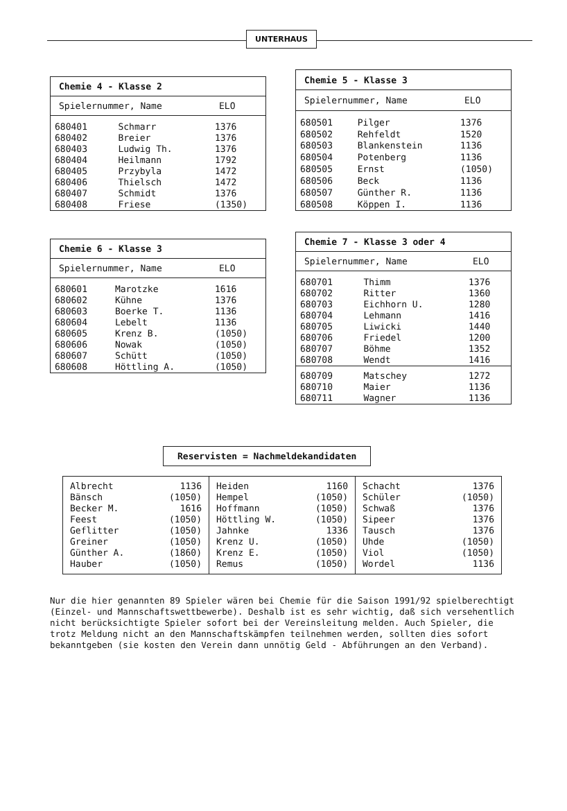UNTERHAUS
| Chemie 4 - Klasse 2 | | |
| --- | --- | --- |
| Spielernummer, Name | | ELO |
| 680401 | Schmarr | 1376 |
| 680402 | Breier | 1376 |
| 680403 | Ludwig Th. | 1376 |
| 680404 | Heilmann | 1792 |
| 680405 | Przybyla | 1472 |
| 680406 | Thielsch | 1472 |
| 680407 | Schmidt | 1376 |
| 680408 | Friese | (1350) |
| Chemie 5 - Klasse 3 | | |
| --- | --- | --- |
| Spielernummer, Name | | ELO |
| 680501 | Pilger | 1376 |
| 680502 | Rehfeldt | 1520 |
| 680503 | Blankenstein | 1136 |
| 680504 | Potenberg | 1136 |
| 680505 | Ernst | (1050) |
| 680506 | Beck | 1136 |
| 680507 | Günther R. | 1136 |
| 680508 | Köppen I. | 1136 |
| Chemie 6 - Klasse 3 | | |
| --- | --- | --- |
| Spielernummer, Name | | ELO |
| 680601 | Marotzke | 1616 |
| 680602 | Kühne | 1376 |
| 680603 | Boerke T. | 1136 |
| 680604 | Lebelt | 1136 |
| 680605 | Krenz B. | (1050) |
| 680606 | Nowak | (1050) |
| 680607 | Schütt | (1050) |
| 680608 | Höttling A. | (1050) |
| Chemie 7 - Klasse 3 oder 4 | | |
| --- | --- | --- |
| Spielernummer, Name | | ELO |
| 680701 | Thimm | 1376 |
| 680702 | Ritter | 1360 |
| 680703 | Eichhorn U. | 1280 |
| 680704 | Lehmann | 1416 |
| 680705 | Liwicki | 1440 |
| 680706 | Friedel | 1200 |
| 680707 | Böhme | 1352 |
| 680708 | Wendt | 1416 |
| 680709 | Matschey | 1272 |
| 680710 | Maier | 1136 |
| 680711 | Wagner | 1136 |
Reservisten = Nachmeldekandidaten
| Albrecht 1136 Bänsch (1050) Becker M. 1616 Feest (1050) Geflitter (1050) Greiner (1050) Günther A. (1860) Hauber (1050) | Heiden 1160 Hempel (1050) Hoffmann (1050) Höttling W. (1050) Jahnke 1336 Krenz U. (1050) Krenz E. (1050) Remus (1050) | Schacht 1376 Schüler (1050) Schwaß 1376 Sipeer 1376 Tausch 1376 Uhde (1050) Viol (1050) Wordel 1136 |
Nur die hier genannten 89 Spieler wären bei Chemie für die Saison 1991/92 spielberechtigt (Einzel- und Mannschaftswettbewerbe). Deshalb ist es sehr wichtig, daß sich versehentlich nicht berücksichtigte Spieler sofort bei der Vereinsleitung melden. Auch Spieler, die trotz Meldung nicht an den Mannschaftskämpfen teilnehmen werden, sollten dies sofort bekanntgeben (sie kosten den Verein dann unnötig Geld - Abführungen an den Verband).